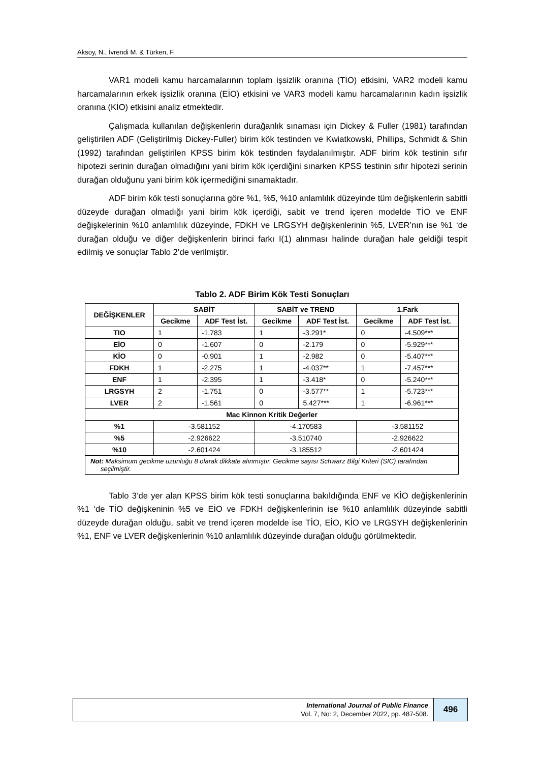Aksoy, N., İvrendi M. & Türken, F.
VAR1 modeli kamu harcamalarının toplam işsizlik oranına (TİO) etkisini, VAR2 modeli kamu harcamalarının erkek işsizlik oranına (EİO) etkisini ve VAR3 modeli kamu harcamalarının kadın işsizlik oranına (KİO) etkisini analiz etmektedir.
Çalışmada kullanılan değişkenlerin durağanlık sınaması için Dickey & Fuller (1981) tarafından geliştirilen ADF (Geliştirilmiş Dickey-Fuller) birim kök testinden ve Kwiatkowski, Phillips, Schmidt & Shin (1992) tarafından geliştirilen KPSS birim kök testinden faydalanılmıştır. ADF birim kök testinin sıfır hipotezi serinin durağan olmadığını yani birim kök içerdiğini sınarken KPSS testinin sıfır hipotezi serinin durağan olduğunu yani birim kök içermediğini sınamaktadır.
ADF birim kök testi sonuçlarına göre %1, %5, %10 anlamlılık düzeyinde tüm değişkenlerin sabitli düzeyde durağan olmadığı yani birim kök içerdiği, sabit ve trend içeren modelde TİO ve ENF değişkelerinin %10 anlamlılık düzeyinde, FDKH ve LRGSYH değişkenlerinin %5, LVER’nın ise %1 ‘de durağan olduğu ve diğer değişkenlerin birinci farkı I(1) alınması halinde durağan hale geldiği tespit edilmiş ve sonuçlar Tablo 2’de verilmiştir.
Tablo 2. ADF Birim Kök Testi Sonuçları
| DEĞİŞKENLER | SABİT | | SABİT ve TREND | | 1.Fark | |
| --- | --- | --- | --- | --- | --- | --- |
| | Gecikme | ADF Test İst. | Gecikme | ADF Test İst. | Gecikme | ADF Test İst. |
| TIO | 1 | -1.783 | 1 | -3.291* | 0 | -4.509*** |
| EİO | 0 | -1.607 | 0 | -2.179 | 0 | -5.929*** |
| KİO | 0 | -0.901 | 1 | -2.982 | 0 | -5.407*** |
| FDKH | 1 | -2.275 | 1 | -4.037** | 1 | -7.457*** |
| ENF | 1 | -2.395 | 1 | -3.418* | 0 | -5.240*** |
| LRGSYH | 2 | -1.751 | 0 | -3.577** | 1 | -5.723*** |
| LVER | 2 | -1.561 | 0 | 5.427*** | 1 | -6.961*** |
| Mac Kinnon Kritik Değerler | | | | | | |
| %1 | -3.581152 | | -4.170583 | | -3.581152 | |
| %5 | -2.926622 | | -3.510740 | | -2.926622 | |
| %10 | -2.601424 | | -3.185512 | | -2.601424 | |
| Not: Maksimum gecikme uzunluğu 8 olarak dikkate alınmıştır. Gecikme sayısı Schwarz Bilgi Kriteri (SIC) tarafından seçilmiştir. | | | | | | |
Tablo 3’de yer alan KPSS birim kök testi sonuçlarına bakıldığında ENF ve KİO değişkenlerinin %1 ‘de TİO değişkeninin %5 ve EİO ve FDKH değişkenlerinin ise %10 anlamlılık düzeyinde sabitli düzeyde durağan olduğu, sabit ve trend içeren modelde ise TİO, EİO, KİO ve LRGSYH değişkenlerinin %1, ENF ve LVER değişkenlerinin %10 anlamlılık düzeyinde durağan olduğu görülmektedir.
International Journal of Public Finance
Vol. 7, No: 2, December 2022, pp. 487-508.
496